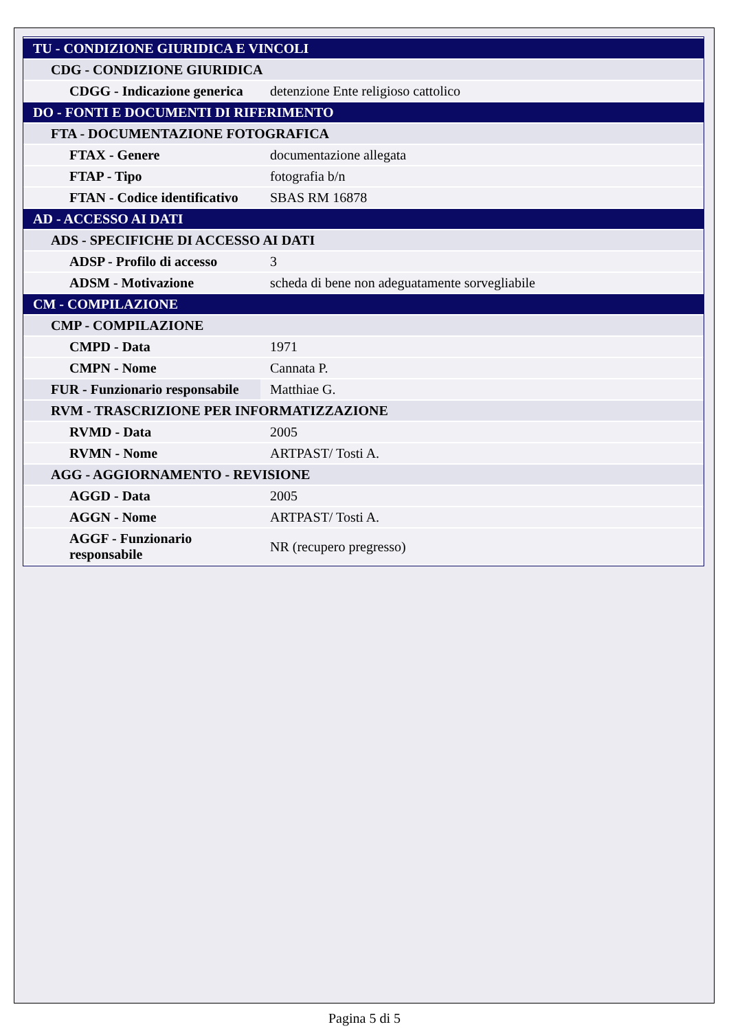| TU - CONDIZIONE GIURIDICA E VINCOLI | |
| CDG - CONDIZIONE GIURIDICA | |
| CDGG - Indicazione generica | detenzione Ente religioso cattolico |
| DO - FONTI E DOCUMENTI DI RIFERIMENTO | |
| FTA - DOCUMENTAZIONE FOTOGRAFICA | |
| FTAX - Genere | documentazione allegata |
| FTAP - Tipo | fotografia b/n |
| FTAN - Codice identificativo | SBAS RM 16878 |
| AD - ACCESSO AI DATI | |
| ADS - SPECIFICHE DI ACCESSO AI DATI | |
| ADSP - Profilo di accesso | 3 |
| ADSM - Motivazione | scheda di bene non adeguatamente sorvegliabile |
| CM - COMPILAZIONE | |
| CMP - COMPILAZIONE | |
| CMPD - Data | 1971 |
| CMPN - Nome | Cannata P. |
| FUR - Funzionario responsabile | Matthiae G. |
| RVM - TRASCRIZIONE PER INFORMATIZZAZIONE | |
| RVMD - Data | 2005 |
| RVMN - Nome | ARTPAST/ Tosti A. |
| AGG - AGGIORNAMENTO - REVISIONE | |
| AGGD - Data | 2005 |
| AGGN - Nome | ARTPAST/ Tosti A. |
| AGGF - Funzionario responsabile | NR (recupero pregresso) |
Pagina 5 di 5